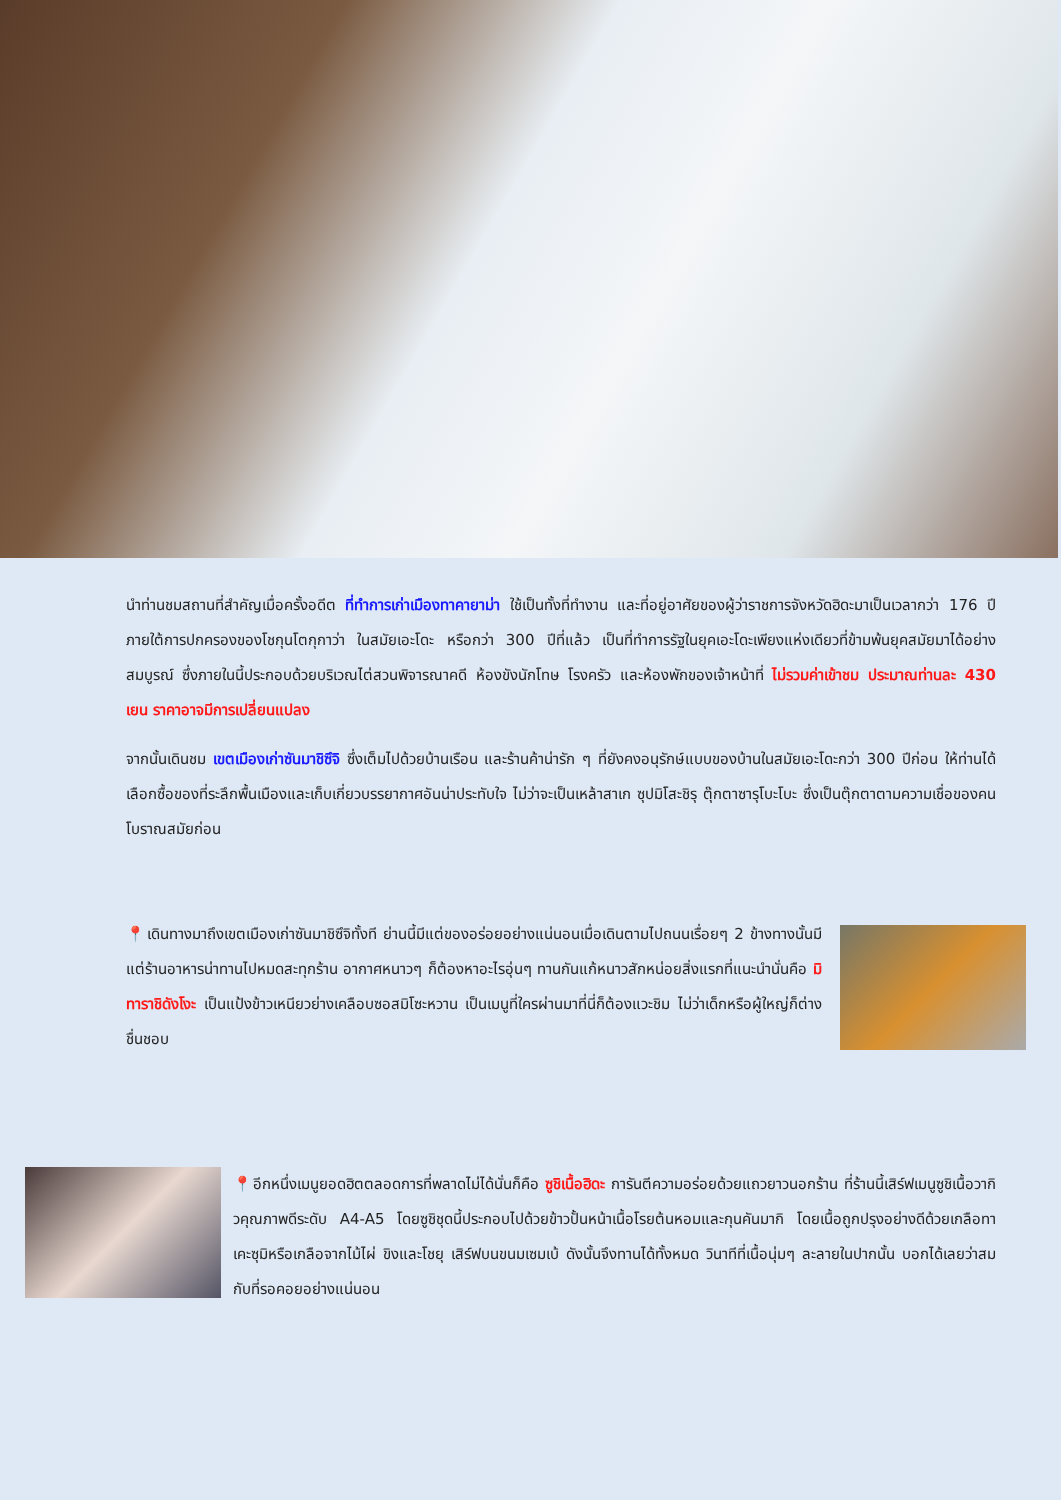นำท่านชมสถานที่สำคัญเมื่อครั้งอดีต ที่ทำการเก่าเมืองทาคายาม่า ใช้เป็นทั้งที่ทำงาน และที่อยู่อาศัยของผู้ว่าราชการจังหวัดฮิดะมาเป็นเวลากว่า 176 ปี ภายใต้การปกครองของโชกุนโตกุกาว่า ในสมัยเอะโดะ หรือกว่า 300 ปีที่แล้ว เป็นที่ทำการรัฐในยุคเอะโดะเพียงแห่งเดียวที่ข้ามพ้นยุคสมัยมาได้อย่างสมบูรณ์ ซึ่งภายในนี้ประกอบด้วยบริเวณไต่สวนพิจารณาคดี ห้องขังนักโทษ โรงครัว และห้องพักของเจ้าหน้าที่ ไม่รวมค่าเข้าชม ประมาณท่านละ 430 เยน ราคาอาจมีการเปลี่ยนแปลง
จากนั้นเดินชม เขตเมืองเก่าซันมาชิซึจิ ซึ่งเต็มไปด้วยบ้านเรือน และร้านค้าน่ารัก ๆ ที่ยังคงอนุรักษ์แบบของบ้านในสมัยเอะโดะกว่า 300 ปีก่อน ให้ท่านได้เลือกซื้อของที่ระลึกพื้นเมืองและเก็บเกี่ยวบรรยากาศอันน่าประทับใจ ไม่ว่าจะเป็นเหล้าสาเก ซุปมิโสะชิรุ ตุ๊กตาซารุโบะโบะ ซึ่งเป็นตุ๊กตาตามความเชื่อของคนโบราณสมัยก่อน
📍เดินทางมาถึงเขตเมืองเก่าซันมาชิซึจิทั้งที ย่านนี้มีแต่ของอร่อยอย่างแน่นอนเมื่อเดินตามไปถนนเรื่อยๆ 2 ข้างทางนั้นมีแต่ร้านอาหารน่าทานไปหมดสะทุกร้าน อากาศหนาวๆ ก็ต้องหาอะไรอุ่นๆ ทานกันแก้หนาวสักหน่อยสิ่งแรกที่แนะนำนั่นคือ มิทาราชิดังโงะ เป็นแป้งข้าวเหนียวย่างเคลือบซอสมิโซะหวาน เป็นเมนูที่ใครผ่านมาที่นี่ก็ต้องแวะชิม ไม่ว่าเด็กหรือผู้ใหญ่ก็ต่างชื่นชอบ
📍อีกหนึ่งเมนูยอดฮิตตลอดการที่พลาดไม่ได้นั่นก็คือ ซูชิเนื้อฮิดะ การันตีความอร่อยด้วยแถวยาวนอกร้าน ที่ร้านนี้เสิร์ฟเมนูซูชิเนื้อวากิวคุณภาพดีระดับ A4-A5 โดยซูชิชุดนี้ประกอบไปด้วยข้าวปั้นหน้าเนื้อโรยต้นหอมและกุนคันมากิ โดยเนื้อถูกปรุงอย่างดีด้วยเกลือทาเคะซุมิหรือเกลือจากไม้ไผ่ ขิงและโชยุ เสิร์ฟบนขนมเซมเบ้ ดังนั้นจึงทานได้ทั้งหมด วินาทีที่เนื้อนุ่มๆ ละลายในปากนั้น บอกได้เลยว่าสมกับที่รอคอยอย่างแน่นอน